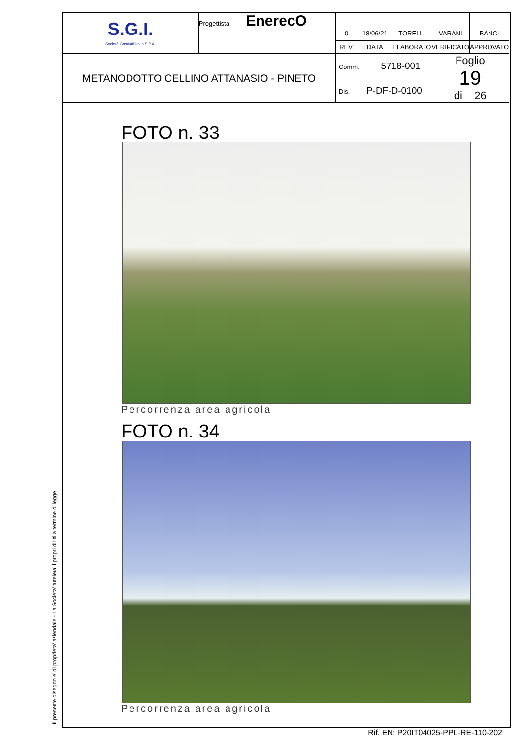| S.G.I. Società Gasdotti Italia S.P.A. | Progettista EnerecO | | | | | |
| | | 0 | 18/06/21 | TORELLI | VARANI | BANCI |
| | | REV. | DATA | ELABORATO | VERIFICATO | APPROVATO |
| METANODOTTO CELLINO ATTANASIO - PINETO | | Comm. 5718-001 | | | Foglio 19 di 26 | |
| | | Dis. P-DF-D-0100 | | | | |
FOTO n. 33
Percorrenza area agricola
FOTO n. 34
Percorrenza area agricola
Il presente disegno e' di proprieta' aziendale - La Societa' tutelera' i propri diritti a termine di legge.
Rif. EN: P20IT04025-PPL-RE-110-202